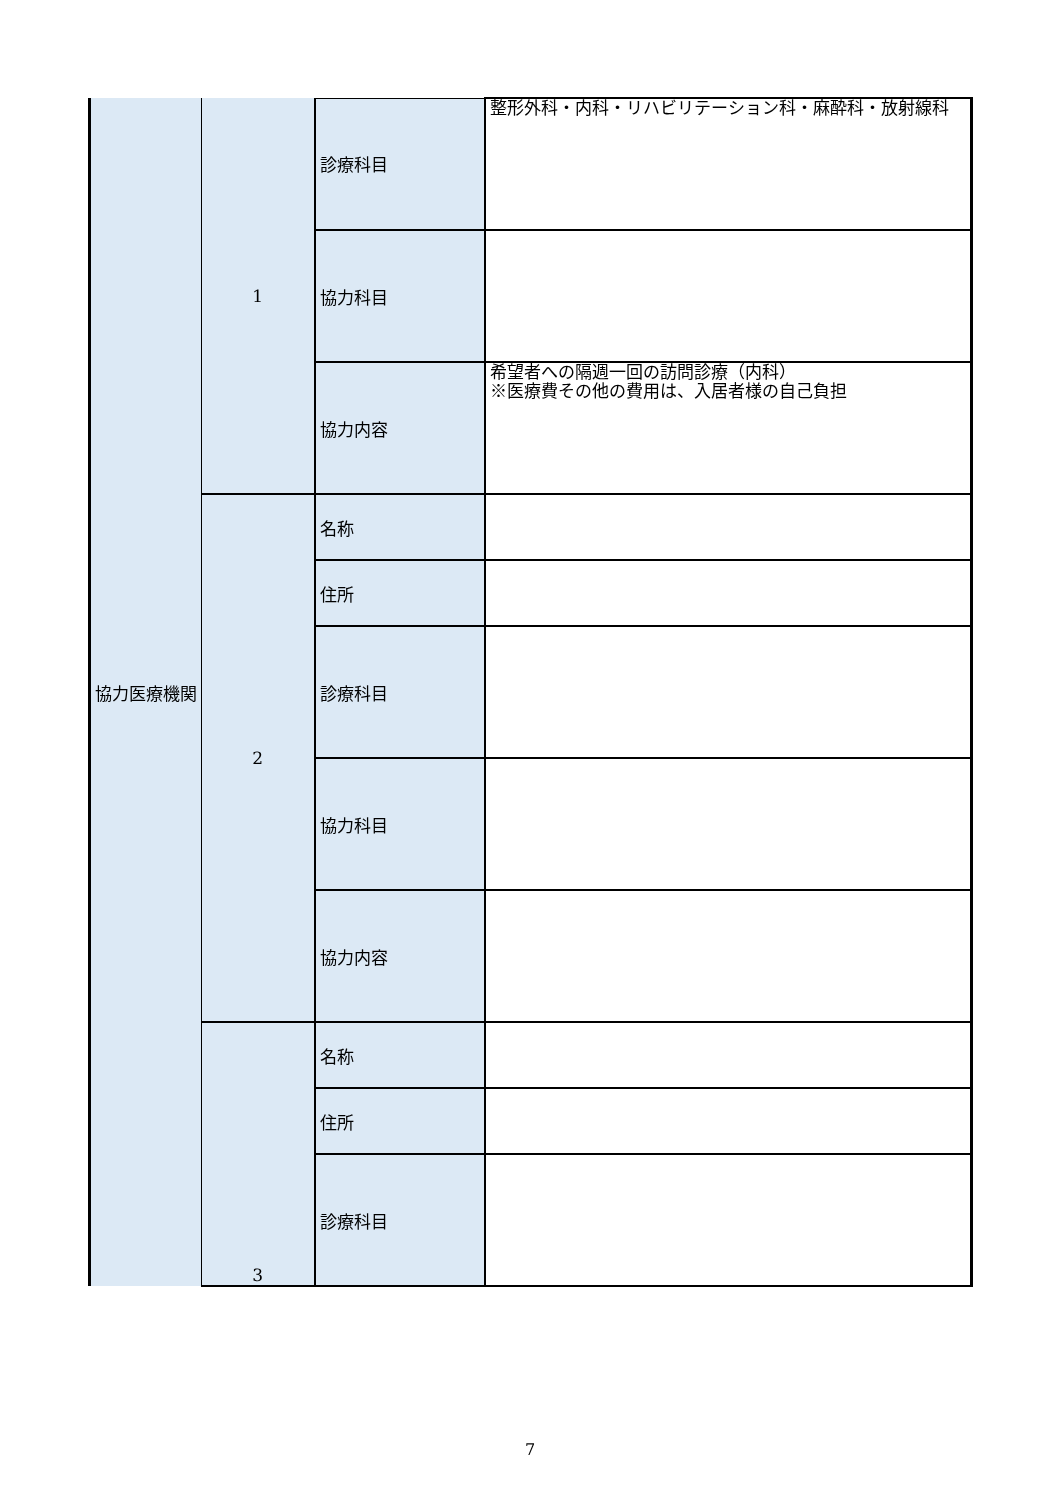| 協力医療機関 | 1 | 診療科目 | 整形外科・内科・リハビリテーション科・麻酔科・放射線科 |
| | | 協力科目 | |
| | | 協力内容 | 希望者への隔週一回の訪問診療（内科） ※医療費その他の費用は、入居者様の自己負担 |
| | 2 | 名称 | |
| | | 住所 | |
| | | 診療科目 | |
| | | 協力科目 | |
| | | 協力内容 | |
| | 3 | 名称 | |
| | | 住所 | |
| | | 診療科目 | |
7